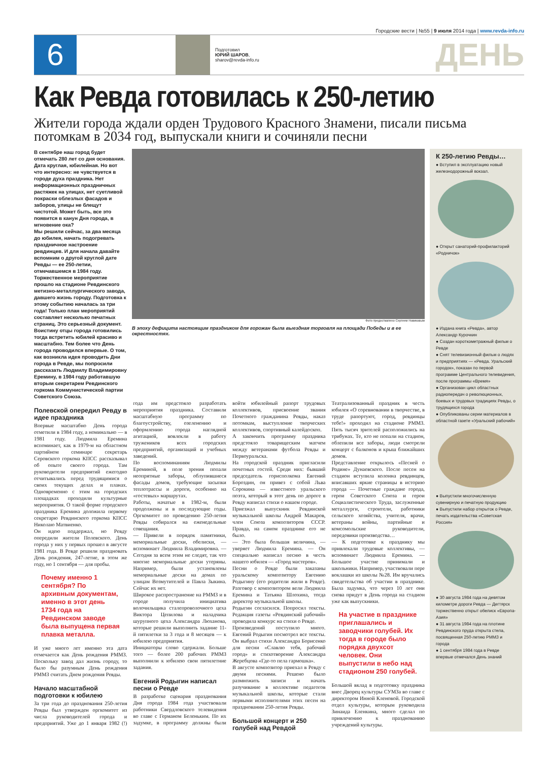Городские вести | №55 | 9 июля 2014 года | www.revda-info.ru
6
Подготовил
ЮРИЙ ШАРОВ,
sharov@revda-info.ru
ДЕНЬ
Как Ревда готовилась к 250-летию
Жители города ждали орден Трудового Красного Знамени, писали письма потомкам в 2034 год, выпускали книги и сочиняли песни
В сентябре наш город будет отмечать 280 лет со дня основания. Дата круглая, юбилейная. Но вот что интересно: не чувствуется в городе духа праздника. Нет информационных праздничных растяжек на улицах, нет суетливой покраски облезлых фасадов и заборов, улицы не блещут чистотой. Может быть, все это появится в канун Дня города, в мгновение ока?
Мы решили сейчас, за два месяца до юбилея, начать подогревать праздничное настроение ревдинцев. И для начала давайте вспомним о другой круглой дате Ревды — ее 250-летии, отмечавшемся в 1984 году. Торжественное мероприятие прошло на стадионе Ревдинского метизно-металлургического завода, давшего жизнь городу. Подготовка к этому событию началась за три года! Только план мероприятий составляет несколько печатных страниц. Это серьезный документ. Воистину отцы города готовились тогда встретить юбилей красиво и масштабно. Тем более что День города проводился впервые. О том, как возникла идея проводить Дни города в Ревде, мы попросили рассказать Людмилу Владимировну Еремину, в 1984 году работавшую вторым секретарем Ревдинского горкома Коммунистической партии Советского Союза.
Фото предоставлено Сергеем Новиковым
В эпоху дефицита настоящим праздником для горожан была выездная торговля на площади Победы и в ее окрестностях.
Полевской опередил Ревду в идее праздника
Впервые масштабно День города отметили в 1984 году, а номинально — в 1981 году. Людмила Еремина вспоминает, как в 1979-м на областном партийном семинаре секретарь Серовского горкома КПСС рассказывал об опыте своего города. Там руководители предприятий ежегодно отчитывались перед трудящимися о своих текущих делах и планах. Одновременно с этим на городских площадках проходили культурные мероприятия. О такой форме городского праздника Еремина доложила первому секретарю Ревдинского горкома КПСС Николаю Матвиенко.
Он идею поддержал, но Ревду опередили жители Полевского. День города у них у первых прошел в августе 1981 года. В Ревде решили праздновать День рождения, 247-летие, в этом же году, но 1 сентября — для пробы.
Почему именно 1 сентября? По архивным документам, именно в этот день 1734 года на Ревдинском заводе была выпущена первая плавка металла.
И уже много лет именно эта дата отмечается как День рождения РММЗ. Поскольку завод дал жизнь городу, то было бы разумным День рождения РММЗ считать Днем рождения Ревды.
Начало масштабной подготовки к юбилею
За три года до празднования 250-летия Ревды был утвержден оргкомитет из числа руководителей города и предприятий. Уже до 1 января 1982 (!) года им предстояло разработать мероприятия праздника. Составили масштабную программу по благоустройству, озеленению и оформлению города наглядной агитацией, вовлекли в работу тружеников всех городских предприятий, организаций и учебных заведений.
По воспоминаниям Людмилы Ереминой, в поле зрения попали неопрятные заборы, облупившиеся фасады домов, требующие засыпки теплотрассы и дороги, особенно на «гостевых» маршрутах.
Работы, начатые в 1982-м, были продолжены и в последующие годы. Оргкомитет по проведению 250-летия Ревды собирался на еженедельные совещания.
— Привели в порядок памятники, мемориальные доски, обелиски, — вспоминает Людмила Владимировна. — Сегодня за всем этим не следят, так что многие мемориальные доски утеряны. Например, были установлены мемориальные доски на домах по улицам Возмутителей и Павла Зыкина. Сейчас их нет.
Широкое распространение на РММЗ и в городе получила инициатива волочильщика сталепроволочного цеха Виктора Цепилова и наладчика шурупного цеха Александра Люханова, которые решили выполнить задание 11-й пятилетки за 3 года и 8 месяцев — к юбилею предприятия.
Инициаторы слово сдержали. Больше того — более 200 рабочих РММЗ выполнили к юбилею свои пятилетние задания.
Евгений Родыгин написал песни о Ревде
В разработке сценария празднования Дня города 1984 года участвовали работники Свердловского телевидения во главе с Германом Беленьким. По их задумке, в программу должны были войти юбилейный рапорт трудовых коллективов, присвоение звания Почетного гражданина Ревды, наказ потомкам, выступление творческих коллективов, спортивный калейдоскоп.
А закончить программу праздника предстояло товарищеским матчем между ветеранами футбола Ревды и Первоуральска.
На городской праздник пригласили почетных гостей. Среди них: бывший председатель горисполкома Евгений Бороздин, он привез с собой Льва Сорокина — известного уральского поэта, который в этот день по дороге в Ревду написал стихи о нашем городе.
Приезжал выпускник Ревдинской музыкальной школы Андрей Макаров, член Союза композиторов СССР. Правда, на самом празднике его не было.
— Это была большая величина, — уверяет Людмила Еремина. — Он специально написал песню в честь нашего юбилея — «Город мастеров».
Песни о Ревде были заказаны уральскому композитору Евгению Родыгину (его родители жили в Ревде). Разговор с композитором вели Людмила Еремина и Татьяна Шлохина, тогда директор музыкальной школы.
Родыгин согласился. Попросил тексты. Редакция газеты «Ревдинский рабочий» проводила конкурс на стихи о Ревде.
Произведений поступило много. Евгений Родыгин посмотрел все тексты. Он выбрал стихи Александра Борисенко для песни «Славлю тебя, рабочий город» и стихотворение Александра Жеребцова «Где-то пела гармошка».
В августе композитор приехал в Ревду с двумя песнями. Решено было размножить записи и начать разучивание в коллективе педагогов музыкальной школы, которые стали первыми исполнителями этих песен на праздновании 250-летия Ревды.
Большой концерт и 250 голубей над Ревдой
Театрализованный праздник в честь юбилея «О соревновании в творчестве, в труде рапортуют, город, ревдинцы тебе!» проходил на стадионе РММЗ. Пять тысяч зрителей расположились на трибунах. Те, кто не попали на стадион, облепили все заборы, люди смотрели концерт с балконов и крыш ближайших домов.
Представление открылось «Песней о Родине» Дунаевского. После песен на стадион вступила колонна ревдинцев, вписавших яркие страницы в историю города — Почетные граждане города, герои Советского Союза и герои Социалистического Труда, заслуженные металлурги, строители, работники сельского хозяйства, учителя, врачи, ветераны войны, партийные и комсомольские руководители, передовики производства…
— К подготовке к празднику мы привлекали трудовые коллективы, — вспоминает Людмила Еремина. — Большое участие принимали и школьники. Например, участвовали пере воклашки из школы №28. Им вручались свидетельства об участии в празднике. Была задумка, что через 10 лет они снова придут в День города на стадион уже как выпускники.
На участие в празднике приглашались и заводчики голубей. Их тогда в городе было порядка двухсот человек. Они выпустили в небо над стадионом 250 голубей.
Большой вклад в подготовку праздника внес Дворец культуры СУМЗа во главе с директором Инной Кленовой. Городской отдел культуры, которым руководила Зинаида Еленкина, много сделал по привлечению к празднованию учреждений культуры.
К 250-летию Ревды…
● Вступил в эксплуатацию новый железнодорожный вокзал.
● Открыт санаторий-профилакторий «Родничок»
● Издана книга «Ревда», автор Александр Курочкин
● Создан короткометражный фильм о Ревде
● Снят телевизионный фильм о людях и предприятиях — «Ревда. Уральский городок», показан по первой программе Центрального телевидения, после программы «Время»
● Организован цикл областных радиопередач о революционных, боевых и трудовых традициях Ревды, о трудящихся города
● Опубликованы серии материалов в областной газете «Уральский рабочий»
● Выпустили многочисленную сувенирную и печатную продукцию
● Выпустили набор открыток о Ревде, печать издательства «Советская Россия»
● 30 августа 1984 года на девятом километре дороги Ревда — Дегтярск торжественно открыт обелиск «Европа-Азия»
● 31 августа 1984 года на плотине Ревдинского пруда открыта стела, посвященная 250-летию РММЗ и города
● 1 сентября 1984 года в Ревде впервые отмечался День знаний